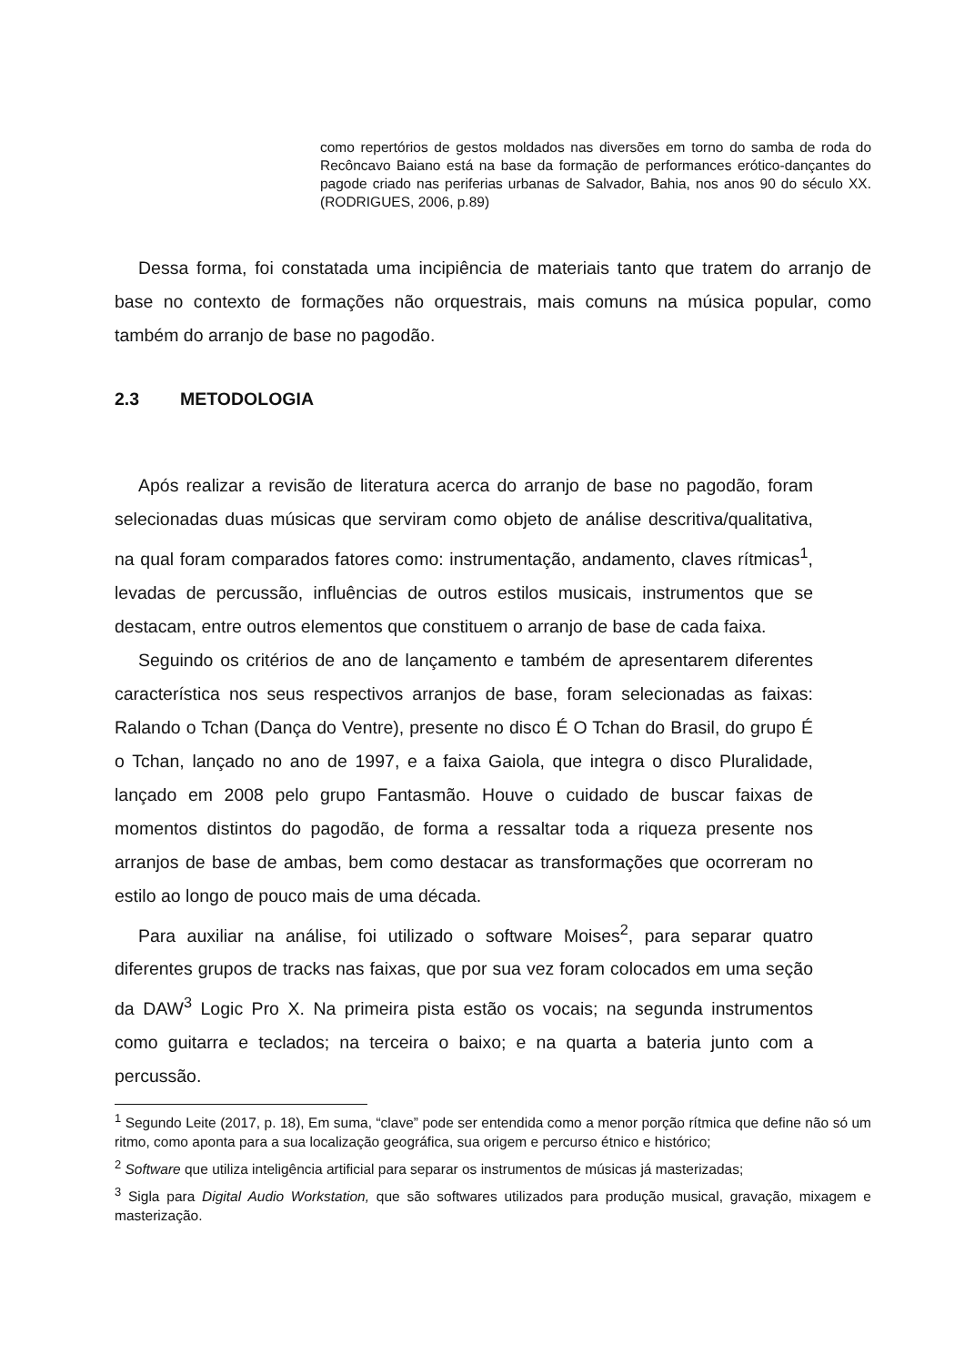como repertórios de gestos moldados nas diversões em torno do samba de roda do Recôncavo Baiano está na base da formação de performances erótico-dançantes do pagode criado nas periferias urbanas de Salvador, Bahia, nos anos 90 do século XX. (RODRIGUES, 2006, p.89)
Dessa forma, foi constatada uma incipiência de materiais tanto que tratem do arranjo de base no contexto de formações não orquestrais, mais comuns na música popular, como também do arranjo de base no pagodão.
2.3 METODOLOGIA
Após realizar a revisão de literatura acerca do arranjo de base no pagodão, foram selecionadas duas músicas que serviram como objeto de análise descritiva/qualitativa, na qual foram comparados fatores como: instrumentação, andamento, claves rítmicas<sup>1</sup>, levadas de percussão, influências de outros estilos musicais, instrumentos que se destacam, entre outros elementos que constituem o arranjo de base de cada faixa.
Seguindo os critérios de ano de lançamento e também de apresentarem diferentes característica nos seus respectivos arranjos de base, foram selecionadas as faixas: Ralando o Tchan (Dança do Ventre), presente no disco É O Tchan do Brasil, do grupo É o Tchan, lançado no ano de 1997, e a faixa Gaiola, que integra o disco Pluralidade, lançado em 2008 pelo grupo Fantasmão. Houve o cuidado de buscar faixas de momentos distintos do pagodão, de forma a ressaltar toda a riqueza presente nos arranjos de base de ambas, bem como destacar as transformações que ocorreram no estilo ao longo de pouco mais de uma década.
Para auxiliar na análise, foi utilizado o software Moises<sup>2</sup>, para separar quatro diferentes grupos de tracks nas faixas, que por sua vez foram colocados em uma seção da DAW<sup>3</sup> Logic Pro X. Na primeira pista estão os vocais; na segunda instrumentos como guitarra e teclados; na terceira o baixo; e na quarta a bateria junto com a percussão.
<sup>1</sup> Segundo Leite (2017, p. 18), Em suma, “clave” pode ser entendida como a menor porção rítmica que define não só um ritmo, como aponta para a sua localização geográfica, sua origem e percurso étnico e histórico;
<sup>2</sup> Software que utiliza inteligência artificial para separar os instrumentos de músicas já masterizadas;
<sup>3</sup> Sigla para Digital Audio Workstation, que são softwares utilizados para produção musical, gravação, mixagem e masterização.